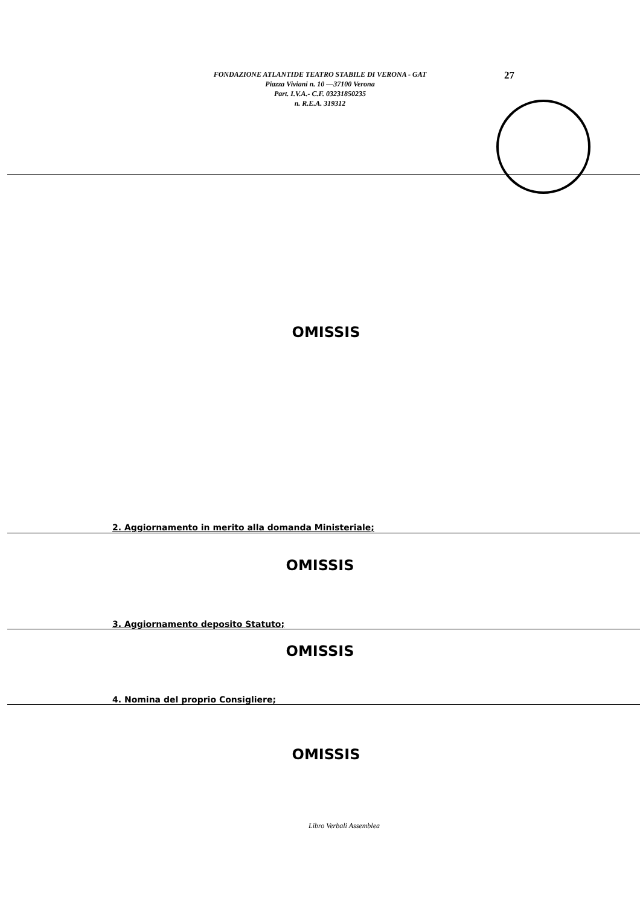FONDAZIONE ATLANTIDE TEATRO STABILE DI VERONA - GAT
Piazza Viviani n. 10 —37100 Verona
Part. I.V.A.- C.F. 03231850235
n. R.E.A. 319312
27
OMISSIS
2. Aggiornamento in merito alla domanda Ministeriale;
OMISSIS
3. Aggiornamento deposito Statuto;
OMISSIS
4. Nomina del proprio Consigliere;
OMISSIS
Libro Verbali Assemblea